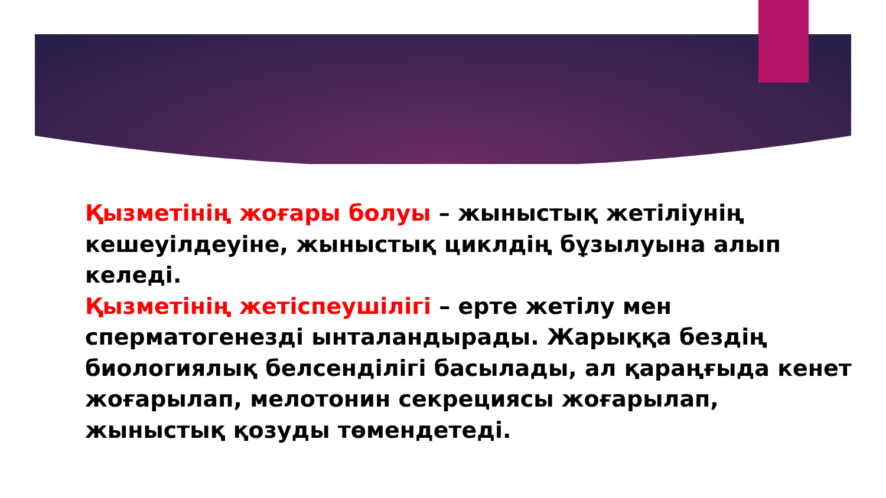Қызметінің жоғары болуы – жыныстық жетіліунің кешеуілдеуіне, жыныстық циклдің бұзылуына алып келеді.
Қызметінің жетіспеушілігі – ерте жетілу мен сперматогенезді ынталандырады. Жарыққа бездің биологиялық белсенділігі басылады, ал қараңғыда кенет жоғарылап, мелотонин секрециясы жоғарылап, жыныстық қозуды төмендетеді.